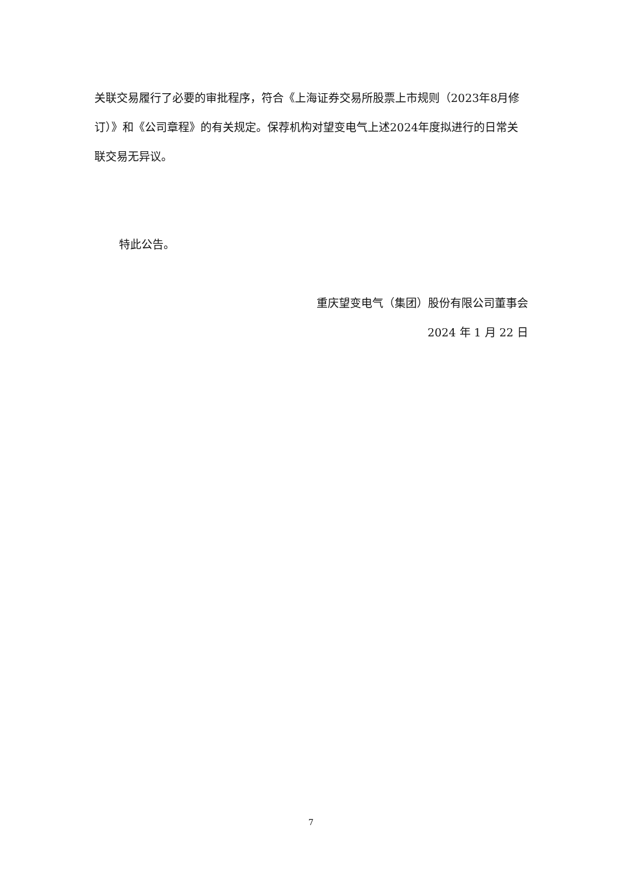关联交易履行了必要的审批程序，符合《上海证券交易所股票上市规则（2023年8月修订）》和《公司章程》的有关规定。保荐机构对望变电气上述2024年度拟进行的日常关联交易无异议。
特此公告。
重庆望变电气（集团）股份有限公司董事会
2024 年 1 月 22 日
7